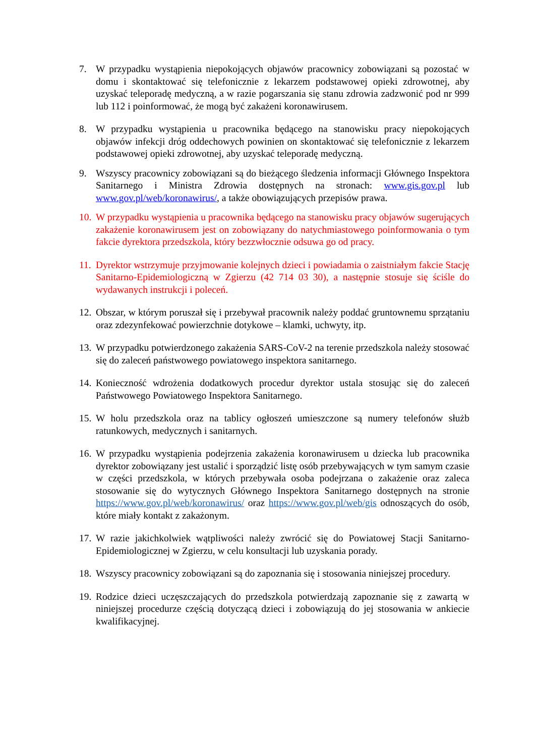7. W przypadku wystąpienia niepokojących objawów pracownicy zobowiązani są pozostać w domu i skontaktować się telefonicznie z lekarzem podstawowej opieki zdrowotnej, aby uzyskać teleporadę medyczną, a w razie pogarszania się stanu zdrowia zadzwonić pod nr 999 lub 112 i poinformować, że mogą być zakażeni koronawirusem.
8. W przypadku wystąpienia u pracownika będącego na stanowisku pracy niepokojących objawów infekcji dróg oddechowych powinien on skontaktować się telefonicznie z lekarzem podstawowej opieki zdrowotnej, aby uzyskać teleporadę medyczną.
9. Wszyscy pracownicy zobowiązani są do bieżącego śledzenia informacji Głównego Inspektora Sanitarnego i Ministra Zdrowia dostępnych na stronach: www.gis.gov.pl lub www.gov.pl/web/koronawirus/, a także obowiązujących przepisów prawa.
10.
W przypadku wystąpienia u pracownika będącego na stanowisku pracy objawów sugerujących zakażenie koronawirusem jest on zobowiązany do natychmiastowego poinformowania o tym fakcie dyrektora przedszkola, który bezzwłocznie odsuwa go od pracy.
11.
Dyrektor wstrzymuje przyjmowanie kolejnych dzieci i powiadamia o zaistniałym fakcie Stację Sanitarno-Epidemiologiczną w Zgierzu (42 714 03 30), a następnie stosuje się ściśle do wydawanych instrukcji i poleceń.
12.
Obszar, w którym poruszał się i przebywał pracownik należy poddać gruntownemu sprzątaniu oraz zdezynfekować powierzchnie dotykowe – klamki, uchwyty, itp.
13.
W przypadku potwierdzonego zakażenia SARS-CoV-2 na terenie przedszkola należy stosować się do zaleceń państwowego powiatowego inspektora sanitarnego.
14.
Konieczność wdrożenia dodatkowych procedur dyrektor ustala stosując się do zaleceń Państwowego Powiatowego Inspektora Sanitarnego.
15.
W holu przedszkola oraz na tablicy ogłoszeń umieszczone są numery telefonów służb ratunkowych, medycznych i sanitarnych.
16.
W przypadku wystąpienia podejrzenia zakażenia koronawirusem u dziecka lub pracownika dyrektor zobowiązany jest ustalić i sporządzić listę osób przebywających w tym samym czasie w części przedszkola, w których przebywała osoba podejrzana o zakażenie oraz zaleca stosowanie się do wytycznych Głównego Inspektora Sanitarnego dostępnych na stronie https://www.gov.pl/web/koronawirus/ oraz https://www.gov.pl/web/gis odnoszących do osób, które miały kontakt z zakażonym.
17.
W razie jakichkolwiek wątpliwości należy zwrócić się do Powiatowej Stacji Sanitarno-Epidemiologicznej w Zgierzu, w celu konsultacji lub uzyskania porady.
18.
Wszyscy pracownicy zobowiązani są do zapoznania się i stosowania niniejszej procedury.
19.
Rodzice dzieci uczęszczających do przedszkola potwierdzają zapoznanie się z zawartą w niniejszej procedurze częścią dotyczącą dzieci i zobowiązują do jej stosowania w ankiecie kwalifikacyjnej.